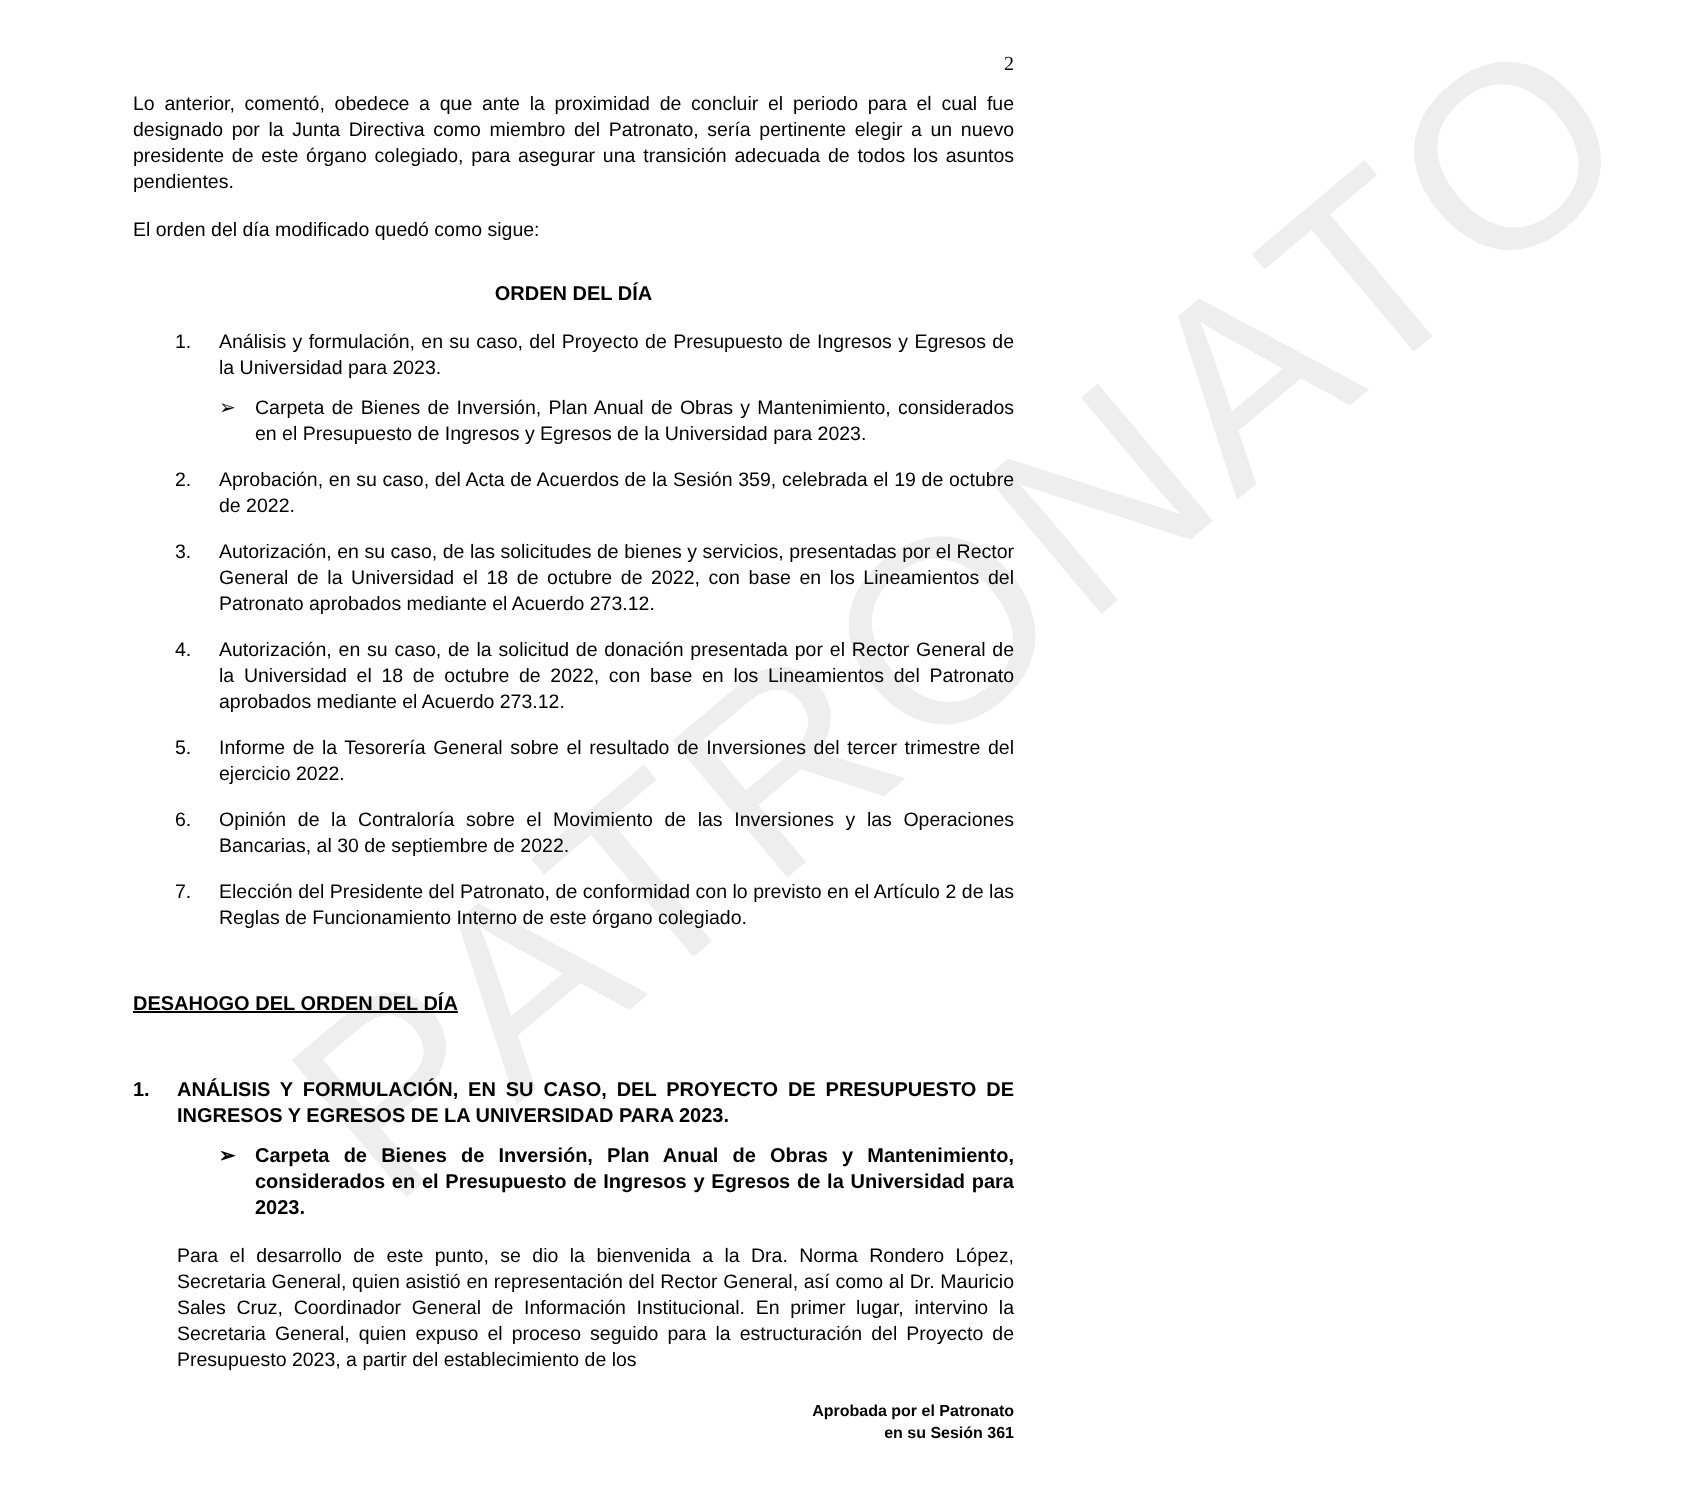PATRONATO
2
Lo anterior, comentó, obedece a que ante la proximidad de concluir el periodo para el cual fue designado por la Junta Directiva como miembro del Patronato, sería pertinente elegir a un nuevo presidente de este órgano colegiado, para asegurar una transición adecuada de todos los asuntos pendientes.
El orden del día modificado quedó como sigue:
ORDEN DEL DÍA
1. Análisis y formulación, en su caso, del Proyecto de Presupuesto de Ingresos y Egresos de la Universidad para 2023.
➢ Carpeta de Bienes de Inversión, Plan Anual de Obras y Mantenimiento, considerados en el Presupuesto de Ingresos y Egresos de la Universidad para 2023.
2. Aprobación, en su caso, del Acta de Acuerdos de la Sesión 359, celebrada el 19 de octubre de 2022.
3. Autorización, en su caso, de las solicitudes de bienes y servicios, presentadas por el Rector General de la Universidad el 18 de octubre de 2022, con base en los Lineamientos del Patronato aprobados mediante el Acuerdo 273.12.
4. Autorización, en su caso, de la solicitud de donación presentada por el Rector General de la Universidad el 18 de octubre de 2022, con base en los Lineamientos del Patronato aprobados mediante el Acuerdo 273.12.
5. Informe de la Tesorería General sobre el resultado de Inversiones del tercer trimestre del ejercicio 2022.
6. Opinión de la Contraloría sobre el Movimiento de las Inversiones y las Operaciones Bancarias, al 30 de septiembre de 2022.
7. Elección del Presidente del Patronato, de conformidad con lo previsto en el Artículo 2 de las Reglas de Funcionamiento Interno de este órgano colegiado.
DESAHOGO DEL ORDEN DEL DÍA
1. ANÁLISIS Y FORMULACIÓN, EN SU CASO, DEL PROYECTO DE PRESUPUESTO DE INGRESOS Y EGRESOS DE LA UNIVERSIDAD PARA 2023.
➢ Carpeta de Bienes de Inversión, Plan Anual de Obras y Mantenimiento, considerados en el Presupuesto de Ingresos y Egresos de la Universidad para 2023.
Para el desarrollo de este punto, se dio la bienvenida a la Dra. Norma Rondero López, Secretaria General, quien asistió en representación del Rector General, así como al Dr. Mauricio Sales Cruz, Coordinador General de Información Institucional. En primer lugar, intervino la Secretaria General, quien expuso el proceso seguido para la estructuración del Proyecto de Presupuesto 2023, a partir del establecimiento de los
Aprobada por el Patronato
en su Sesión 361